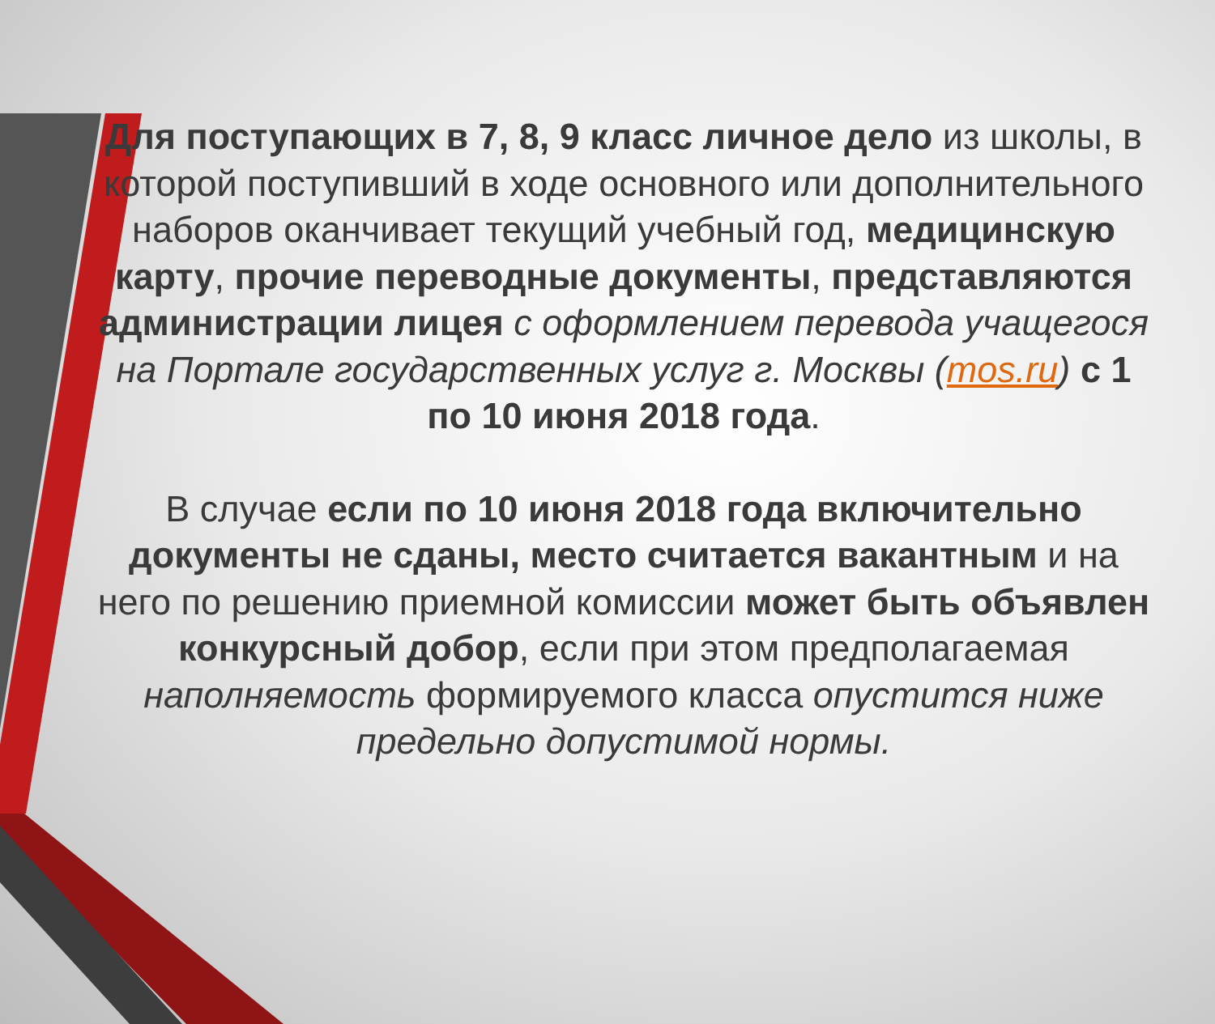Для поступающих в 7, 8, 9 класс личное дело из школы, в которой поступивший в ходе основного или дополнительного наборов оканчивает текущий учебный год, медицинскую карту, прочие переводные документы, представляются администрации лицея с оформлением перевода учащегося на Портале государственных услуг г. Москвы (mos.ru) с 1 по 10 июня 2018 года.
В случае если по 10 июня 2018 года включительно документы не сданы, место считается вакантным и на него по решению приемной комиссии может быть объявлен конкурсный добор, если при этом предполагаемая наполняемость формируемого класса опустится ниже предельно допустимой нормы.